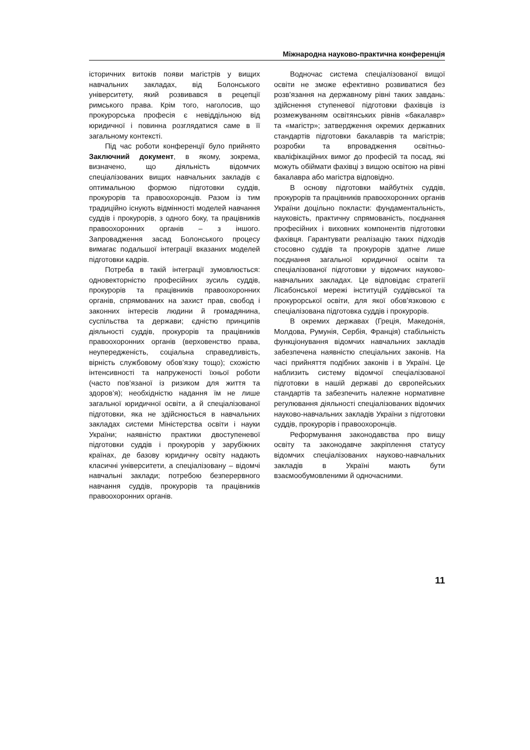Міжнародна науково-практична конференція
історичних витоків появи магістрів у вищих навчальних закладах, від Болонського університету, який розвивався в рецепції римського права. Крім того, наголосив, що прокурорська професія є невіддільною від юридичної і повинна розглядатися саме в її загальному контексті.
Під час роботи конференції було прийнято Заключний документ, в якому, зокрема, визначено, що діяльність відомчих спеціалізованих вищих навчальних закладів є оптимальною формою підготовки суддів, прокурорів та правоохоронців. Разом із тим традиційно існують відмінності моделей навчання суддів і прокурорів, з одного боку, та працівників правоохоронних органів – з іншого. Запровадження засад Болонського процесу вимагає подальшої інтеграції вказаних моделей підготовки кадрів.
Потреба в такій інтеграції зумовлюється: одновекторністю професійних зусиль суддів, прокурорів та працівників правоохоронних органів, спрямованих на захист прав, свобод і законних інтересів людини й громадянина, суспільства та держави; єдністю принципів діяльності суддів, прокурорів та працівників правоохоронних органів (верховенство права, неупередженість, соціальна справедливість, вірність службовому обов’язку тощо); схожістю інтенсивності та напруженості їхньої роботи (часто пов’язаної із ризиком для життя та здоров’я); необхідністю надання їм не лише загальної юридичної освіти, а й спеціалізованої підготовки, яка не здійснюється в навчальних закладах системи Міністерства освіти і науки України; наявністю практики двоступеневої підготовки суддів і прокурорів у зарубіжних країнах, де базову юридичну освіту надають класичні університети, а спеціалізовану – відомчі навчальні заклади; потребою безперервного навчання суддів, прокурорів та працівників правоохоронних органів.
Водночас система спеціалізованої вищої освіти не зможе ефективно розвиватися без розв’язання на державному рівні таких завдань: здійснення ступеневої підготовки фахівців із розмежуванням освітянських рівнів «бакалавр» та «магістр»; затвердження окремих державних стандартів підготовки бакалаврів та магістрів; розробки та впровадження освітньо-кваліфікаційних вимог до професій та посад, які можуть обіймати фахівці з вищою освітою на рівні бакалавра або магістра відповідно.
В основу підготовки майбутніх суддів, прокурорів та працівників правоохоронних органів України доцільно покласти: фундаментальність, науковість, практичну спрямованість, поєднання професійних і виховних компонентів підготовки фахівця. Гарантувати реалізацію таких підходів стосовно суддів та прокурорів здатне лише поєднання загальної юридичної освіти та спеціалізованої підготовки у відомчих науково-навчальних закладах. Це відповідає стратегії Лісабонської мережі інституцій суддівської та прокурорської освіти, для якої обов’язковою є спеціалізована підготовка суддів і прокурорів.
В окремих державах (Греція, Македонія, Молдова, Румунія, Сербія, Франція) стабільність функціонування відомчих навчальних закладів забезпечена наявністю спеціальних законів. На часі прийняття подібних законів і в Україні. Це наблизить систему відомчої спеціалізованої підготовки в нашій державі до європейських стандартів та забезпечить належне нормативне регулювання діяльності спеціалізованих відомчих науково-навчальних закладів України з підготовки суддів, прокурорів і правоохоронців.
Реформування законодавства про вищу освіту та законодавче закріплення статусу відомчих спеціалізованих науково-навчальних закладів в Україні мають бути взаємообумовленими й одночасними.
11